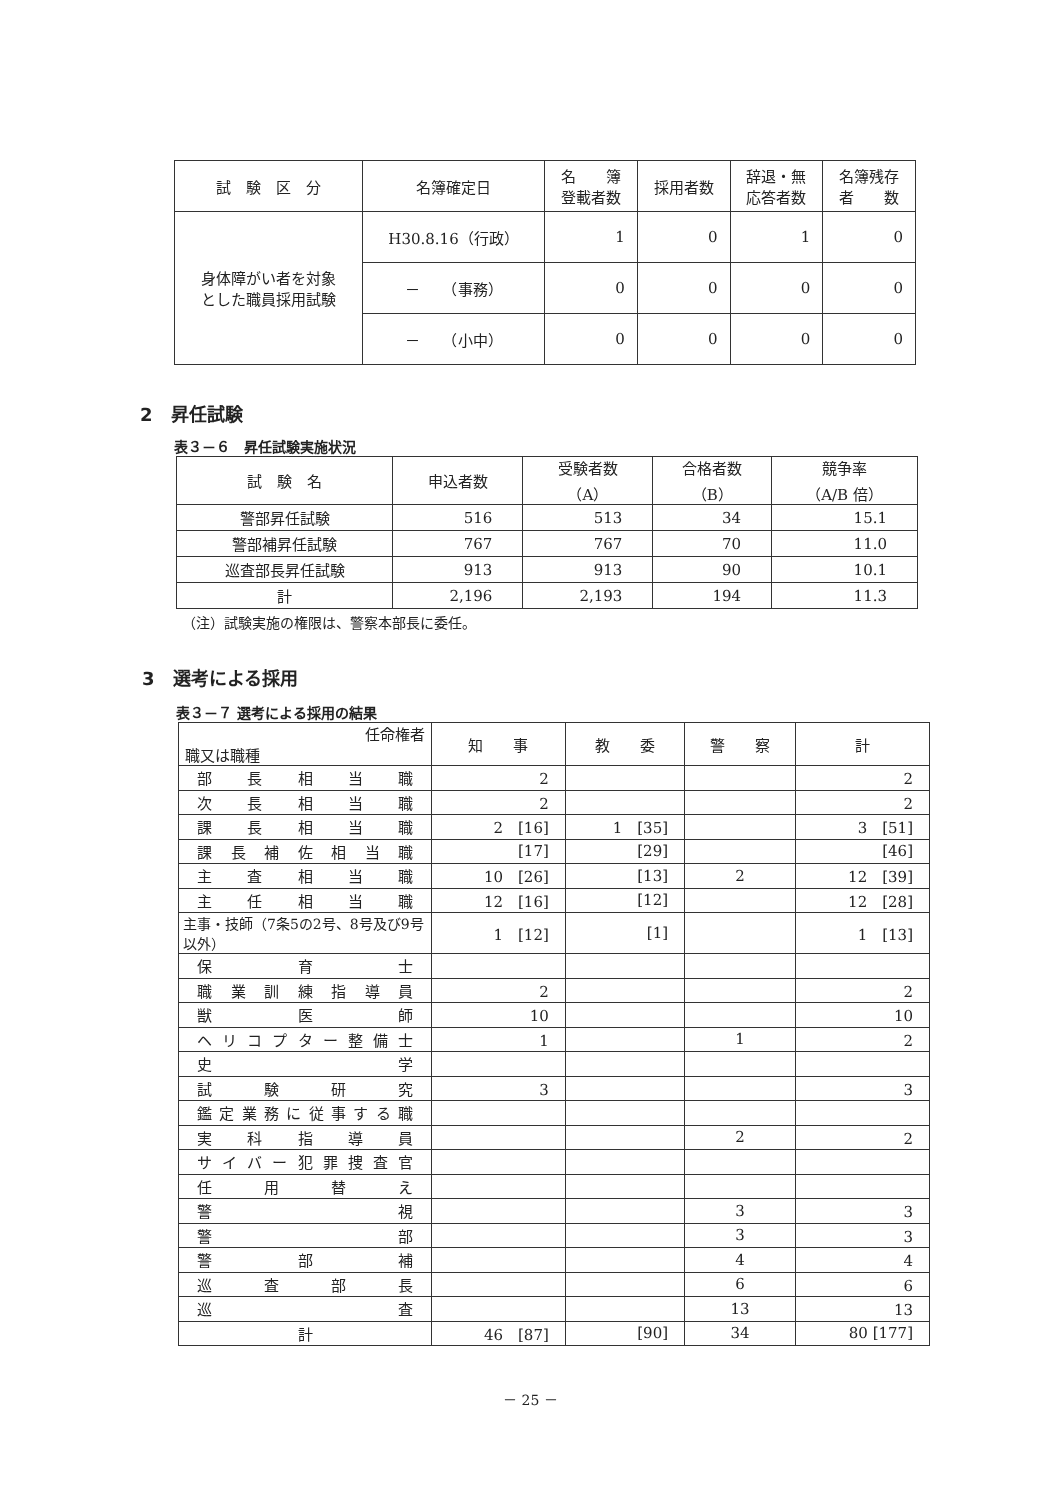| 試 験 区 分 | 名簿確定日 | 名 簿 登載者数 | 採用者数 | 辞退・無 応答者数 | 名簿残存 者 数 |
| --- | --- | --- | --- | --- | --- |
| 身体障がい者を対象 とした職員採用試験 | H30.8.16（行政） | 1 | 0 | 1 | 0 |
| | － （事務） | 0 | 0 | 0 | 0 |
| | － （小中） | 0 | 0 | 0 | 0 |
2　昇任試験
表３－６　昇任試験実施状況
| 試 験 名 | 申込者数 | 受験者数 （A） | 合格者数 （B） | 競争率 （A/B 倍） |
| --- | --- | --- | --- | --- |
| 警部昇任試験 | 516 | 513 | 34 | 15.1 |
| 警部補昇任試験 | 767 | 767 | 70 | 11.0 |
| 巡査部長昇任試験 | 913 | 913 | 90 | 10.1 |
| 計 | 2,196 | 2,193 | 194 | 11.3 |
（注）試験実施の権限は、警察本部長に委任。
3　選考による採用
表３－７ 選考による採用の結果
| 任命権者 職又は職種 | 知 事 | 教 委 | 警 察 | 計 |
| --- | --- | --- | --- | --- |
| 部長相当職 | 2 | | | 2 |
| 次長相当職 | 2 | | | 2 |
| 課長相当職 | 2 [16] | 1 [35] | | 3 [51] |
| 課長補佐相当職 | [17] | [29] | | [46] |
| 主査相当職 | 10 [26] | [13] | 2 | 12 [39] |
| 主任相当職 | 12 [16] | [12] | | 12 [28] |
| 主事・技師（7条5の2号、8号及び9号以外） | 1 [12] | [1] | | 1 [13] |
| 保育士 | | | | |
| 職業訓練指導員 | 2 | | | 2 |
| 獣医師 | 10 | | | 10 |
| ヘリコプター整備士 | 1 | | 1 | 2 |
| 史学 | | | | |
| 試験研究 | 3 | | | 3 |
| 鑑定業務に従事する職 | | | | |
| 実科指導員 | | | 2 | 2 |
| サイバー犯罪捜査官 | | | | |
| 任用替え | | | | |
| 警視 | | | 3 | 3 |
| 警部 | | | 3 | 3 |
| 警部補 | | | 4 | 4 |
| 巡査部長 | | | 6 | 6 |
| 巡査 | | | 13 | 13 |
| 計 | 46 [87] | [90] | 34 | 80 [177] |
－ 25 －